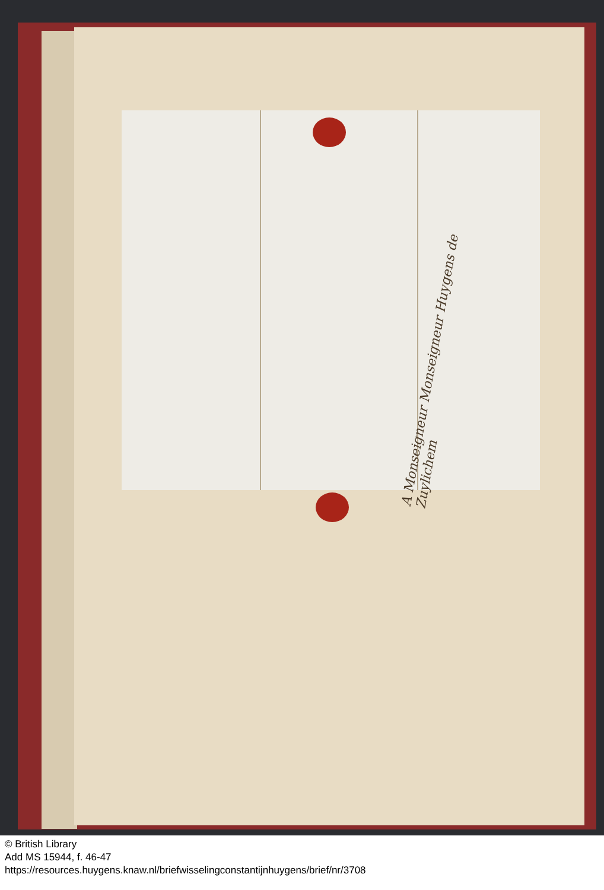A Monseigneur Monseigneur Huygens de Zuylichem
© British Library
Add MS 15944, f. 46-47
https://resources.huygens.knaw.nl/briefwisselingconstantijnhuygens/brief/nr/3708